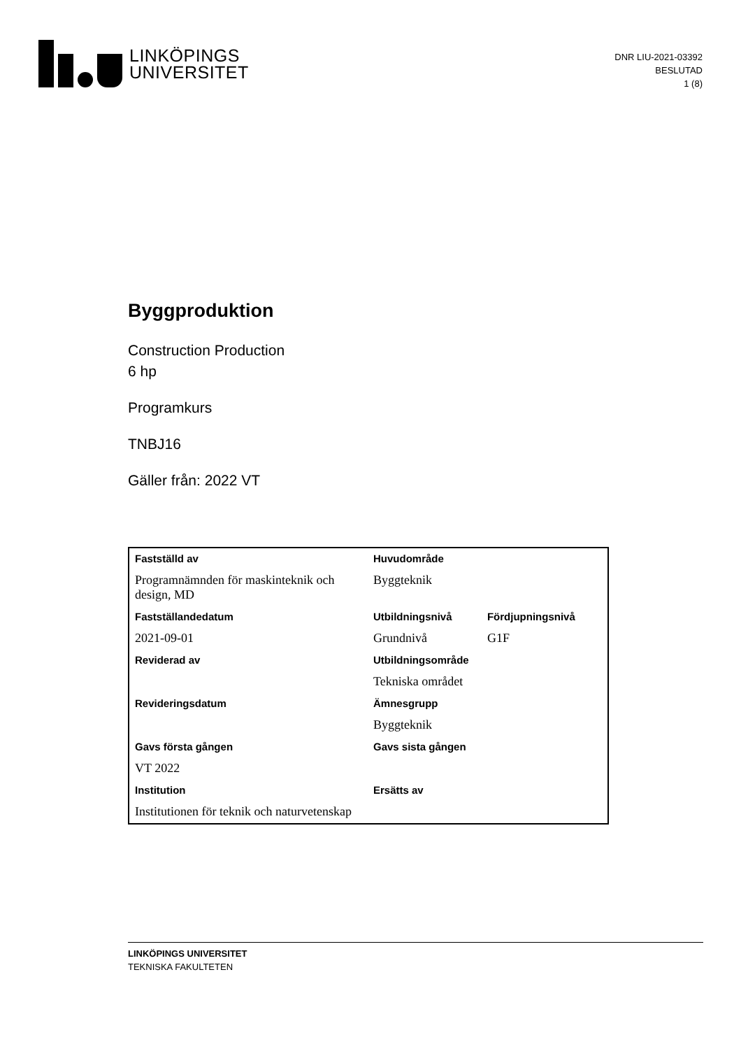LINKÖPINGS
UNIVERSITET
DNR LIU-2021-03392
BESLUTAD
1 (8)
Byggproduktion
Construction Production
6 hp
Programkurs
TNBJ16
Gäller från: 2022 VT
| Fastställd av | Huvudområde | |
| Programnämnden för maskinteknik och design, MD | Byggteknik | |
| Fastställandedatum | Utbildningsnivå | Fördjupningsnivå |
| 2021-09-01 | Grundnivå | G1F |
| Reviderad av | Utbildningsområde | |
| | Tekniska området | |
| Revideringsdatum | Ämnesgrupp | |
| | Byggteknik | |
| Gavs första gången | Gavs sista gången | |
| VT 2022 | | |
| Institution | Ersätts av | |
| Institutionen för teknik och naturvetenskap | | |
LINKÖPINGS UNIVERSITET
TEKNISKA FAKULTETEN